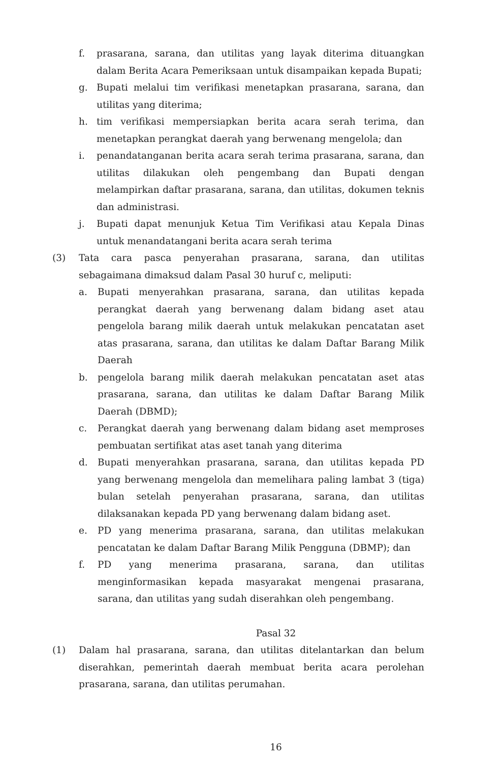f. prasarana, sarana, dan utilitas yang layak diterima dituangkan dalam Berita Acara Pemeriksaan untuk disampaikan kepada Bupati;
g. Bupati melalui tim verifikasi menetapkan prasarana, sarana, dan utilitas yang diterima;
h. tim verifikasi mempersiapkan berita acara serah terima, dan menetapkan perangkat daerah yang berwenang mengelola; dan
i. penandatanganan berita acara serah terima prasarana, sarana, dan utilitas dilakukan oleh pengembang dan Bupati dengan melampirkan daftar prasarana, sarana, dan utilitas, dokumen teknis dan administrasi.
j. Bupati dapat menunjuk Ketua Tim Verifikasi atau Kepala Dinas untuk menandatangani berita acara serah terima
(3) Tata cara pasca penyerahan prasarana, sarana, dan utilitas sebagaimana dimaksud dalam Pasal 30 huruf c, meliputi:
a. Bupati menyerahkan prasarana, sarana, dan utilitas kepada perangkat daerah yang berwenang dalam bidang aset atau pengelola barang milik daerah untuk melakukan pencatatan aset atas prasarana, sarana, dan utilitas ke dalam Daftar Barang Milik Daerah
b. pengelola barang milik daerah melakukan pencatatan aset atas prasarana, sarana, dan utilitas ke dalam Daftar Barang Milik Daerah (DBMD);
c. Perangkat daerah yang berwenang dalam bidang aset memproses pembuatan sertifikat atas aset tanah yang diterima
d. Bupati menyerahkan prasarana, sarana, dan utilitas kepada PD yang berwenang mengelola dan memelihara paling lambat 3 (tiga) bulan setelah penyerahan prasarana, sarana, dan utilitas dilaksanakan kepada PD yang berwenang dalam bidang aset.
e. PD yang menerima prasarana, sarana, dan utilitas melakukan pencatatan ke dalam Daftar Barang Milik Pengguna (DBMP); dan
f. PD yang menerima prasarana, sarana, dan utilitas menginformasikan kepada masyarakat mengenai prasarana, sarana, dan utilitas yang sudah diserahkan oleh pengembang.
Pasal 32
(1) Dalam hal prasarana, sarana, dan utilitas ditelantarkan dan belum diserahkan, pemerintah daerah membuat berita acara perolehan prasarana, sarana, dan utilitas perumahan.
16